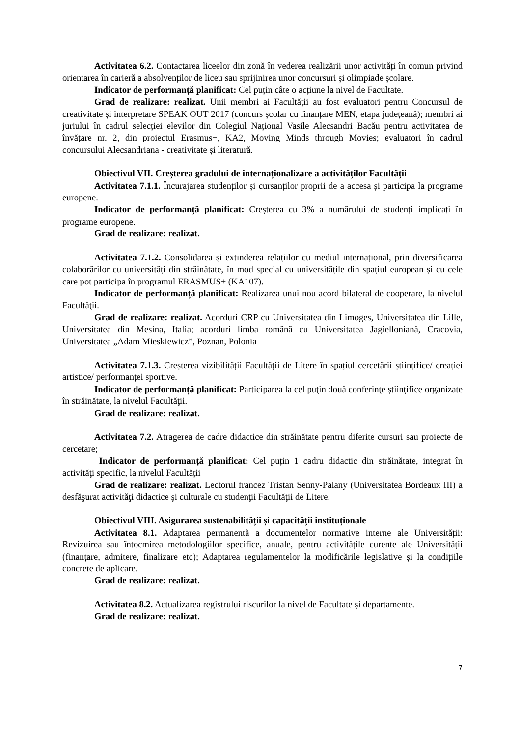Activitatea 6.2. Contactarea liceelor din zonă în vederea realizării unor activități în comun privind orientarea în carieră a absolvenților de liceu sau sprijinirea unor concursuri și olimpiade școlare.
Indicator de performanță planificat: Cel puțin câte o acțiune la nivel de Facultate.
Grad de realizare: realizat. Unii membri ai Facultății au fost evaluatori pentru Concursul de creativitate și interpretare SPEAK OUT 2017 (concurs școlar cu finanțare MEN, etapa județeană); membri ai juriului în cadrul selecției elevilor din Colegiul Național Vasile Alecsandri Bacău pentru activitatea de învățare nr. 2, din proiectul Erasmus+, KA2, Moving Minds through Movies; evaluatori în cadrul concursului Alecsandriana - creativitate și literatură.
Obiectivul VII. Creșterea gradului de internaționalizare a activităților Facultății
Activitatea 7.1.1. Încurajarea studenților și cursanților proprii de a accesa și participa la programe europene.
Indicator de performanță planificat: Creșterea cu 3% a numărului de studenți implicați în programe europene.
Grad de realizare: realizat.
Activitatea 7.1.2. Consolidarea și extinderea relațiilor cu mediul internațional, prin diversificarea colaborărilor cu universități din străinătate, în mod special cu universitățile din spațiul european și cu cele care pot participa în programul ERASMUS+ (KA107).
Indicator de performanță planificat: Realizarea unui nou acord bilateral de cooperare, la nivelul Facultăţii.
Grad de realizare: realizat. Acorduri CRP cu Universitatea din Limoges, Universitatea din Lille, Universitatea din Mesina, Italia; acorduri limba română cu Universitatea Jagielloniană, Cracovia, Universitatea „Adam Mieskiewicz”, Poznan, Polonia
Activitatea 7.1.3. Creșterea vizibilității Facultății de Litere în spațiul cercetării științifice/ creației artistice/ performanței sportive.
Indicator de performanță planificat: Participarea la cel puţin două conferinţe ştiinţifice organizate în străinătate, la nivelul Facultăţii.
Grad de realizare: realizat.
Activitatea 7.2. Atragerea de cadre didactice din străinătate pentru diferite cursuri sau proiecte de cercetare;
Indicator de performanță planificat: Cel puțin 1 cadru didactic din străinătate, integrat în activităţi specific, la nivelul Facultății
Grad de realizare: realizat. Lectorul francez Tristan Senny-Palany (Universitatea Bordeaux III) a desfăşurat activităţi didactice şi culturale cu studenţii Facultăţii de Litere.
Obiectivul VIII. Asigurarea sustenabilității și capacității instituționale
Activitatea 8.1. Adaptarea permanentă a documentelor normative interne ale Universității: Revizuirea sau întocmirea metodologiilor specifice, anuale, pentru activitățile curente ale Universității (finanțare, admitere, finalizare etc); Adaptarea regulamentelor la modificările legislative și la condițiile concrete de aplicare.
Grad de realizare: realizat.
Activitatea 8.2. Actualizarea registrului riscurilor la nivel de Facultate și departamente.
Grad de realizare: realizat.
7